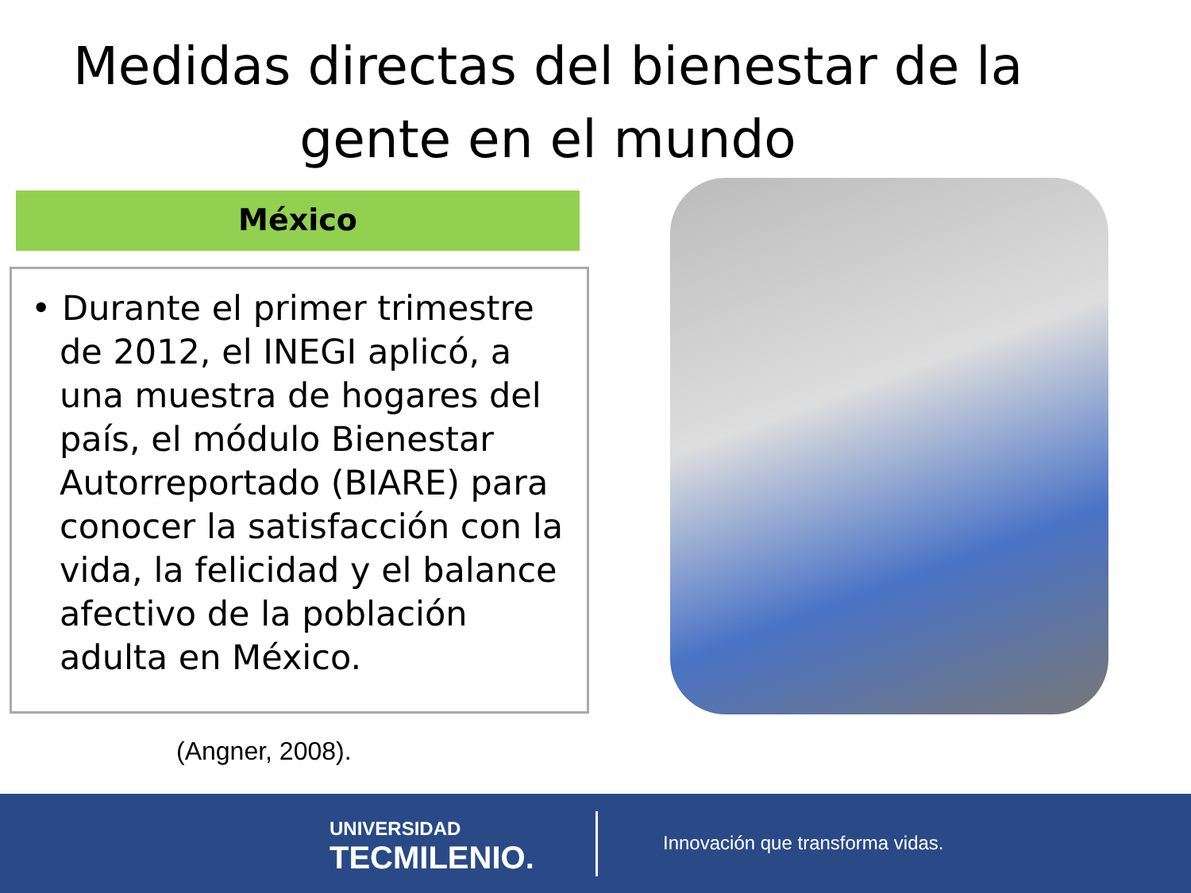Medidas directas del bienestar de la gente en el mundo
México
• Durante el primer trimestre de 2012, el INEGI aplicó, a una muestra de hogares del país, el módulo Bienestar Autorreportado (BIARE) para conocer la satisfacción con la vida, la felicidad y el balance afectivo de la población adulta en México.
(Angner, 2008).
UNIVERSIDAD
TECMILENIO.
Innovación que transforma vidas.